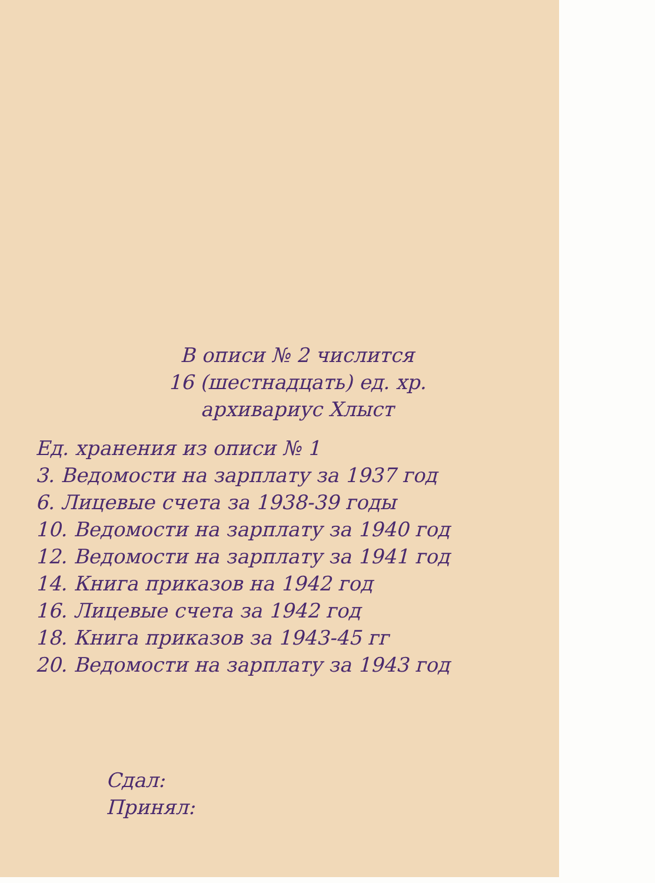В описи № 2 числится
16 (шестнадцать) ед. хр.
архивариус Хлыст
Ед. хранения из описи № 1
3. Ведомости на зарплату за 1937 год
6. Лицевые счета за 1938-39 годы
10. Ведомости на зарплату за 1940 год
12. Ведомости на зарплату за 1941 год
14. Книга приказов на 1942 год
16. Лицевые счета за 1942 год
18. Книга приказов за 1943-45 гг
20. Ведомости на зарплату за 1943 год
Сдал:
Принял: